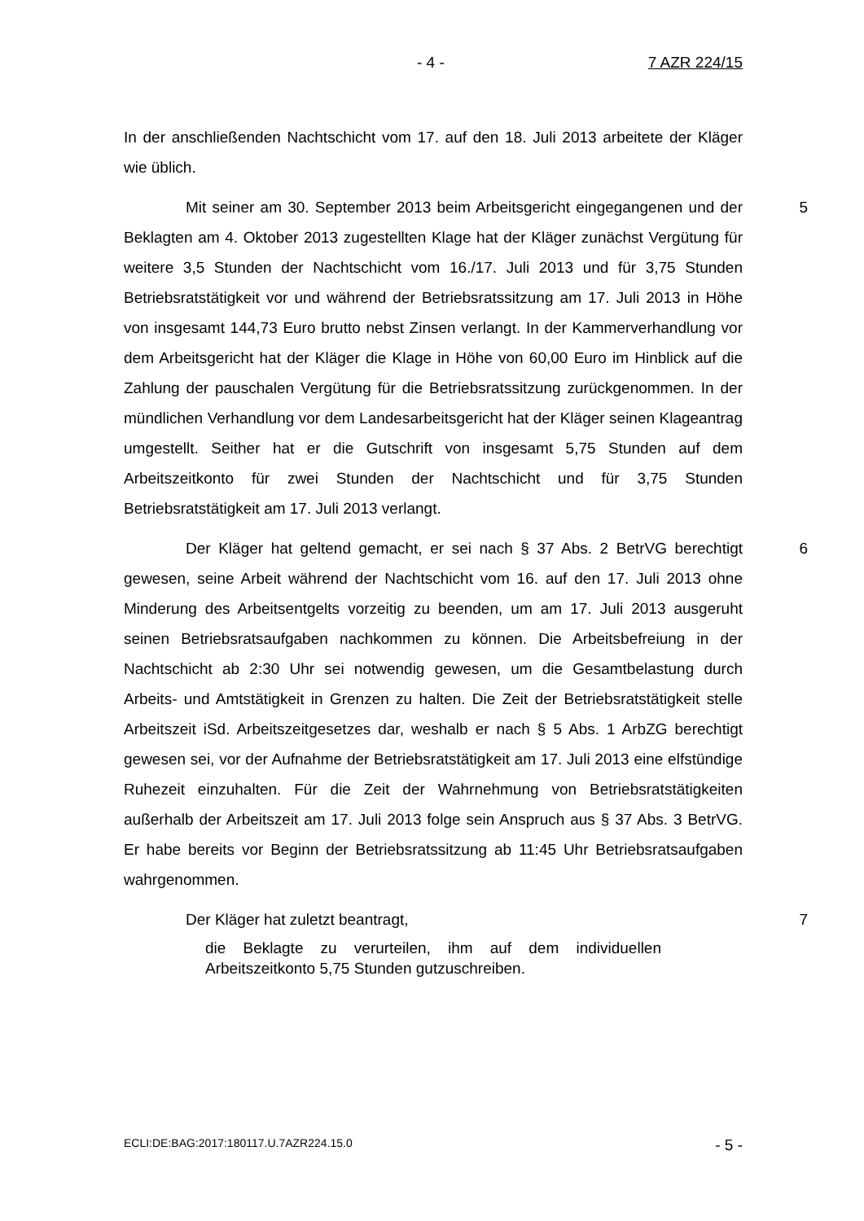- 4 - 7 AZR 224/15
In der anschließenden Nachtschicht vom 17. auf den 18. Juli 2013 arbeitete der Kläger wie üblich.
5 Mit seiner am 30. September 2013 beim Arbeitsgericht eingegangenen und der Beklagten am 4. Oktober 2013 zugestellten Klage hat der Kläger zunächst Vergütung für weitere 3,5 Stunden der Nachtschicht vom 16./17. Juli 2013 und für 3,75 Stunden Betriebsratstätigkeit vor und während der Betriebsratssitzung am 17. Juli 2013 in Höhe von insgesamt 144,73 Euro brutto nebst Zinsen verlangt. In der Kammerverhandlung vor dem Arbeitsgericht hat der Kläger die Klage in Höhe von 60,00 Euro im Hinblick auf die Zahlung der pauschalen Vergütung für die Betriebsratssitzung zurückgenommen. In der mündlichen Verhandlung vor dem Landesarbeitsgericht hat der Kläger seinen Klageantrag umgestellt. Seither hat er die Gutschrift von insgesamt 5,75 Stunden auf dem Arbeitszeitkonto für zwei Stunden der Nachtschicht und für 3,75 Stunden Betriebsratstätigkeit am 17. Juli 2013 verlangt.
6 Der Kläger hat geltend gemacht, er sei nach § 37 Abs. 2 BetrVG berechtigt gewesen, seine Arbeit während der Nachtschicht vom 16. auf den 17. Juli 2013 ohne Minderung des Arbeitsentgelts vorzeitig zu beenden, um am 17. Juli 2013 ausgeruht seinen Betriebsratsaufgaben nachkommen zu können. Die Arbeitsbefreiung in der Nachtschicht ab 2:30 Uhr sei notwendig gewesen, um die Gesamtbelastung durch Arbeits- und Amtstätigkeit in Grenzen zu halten. Die Zeit der Betriebsratstätigkeit stelle Arbeitszeit iSd. Arbeitszeitgesetzes dar, weshalb er nach § 5 Abs. 1 ArbZG berechtigt gewesen sei, vor der Aufnahme der Betriebsratstätigkeit am 17. Juli 2013 eine elfstündige Ruhezeit einzuhalten. Für die Zeit der Wahrnehmung von Betriebsratstätigkeiten außerhalb der Arbeitszeit am 17. Juli 2013 folge sein Anspruch aus § 37 Abs. 3 BetrVG. Er habe bereits vor Beginn der Betriebsratssitzung ab 11:45 Uhr Betriebsratsaufgaben wahrgenommen.
7 Der Kläger hat zuletzt beantragt,
die Beklagte zu verurteilen, ihm auf dem individuellen Arbeitszeitkonto 5,75 Stunden gutzuschreiben.
ECLI:DE:BAG:2017:180117.U.7AZR224.15.0 - 5 -